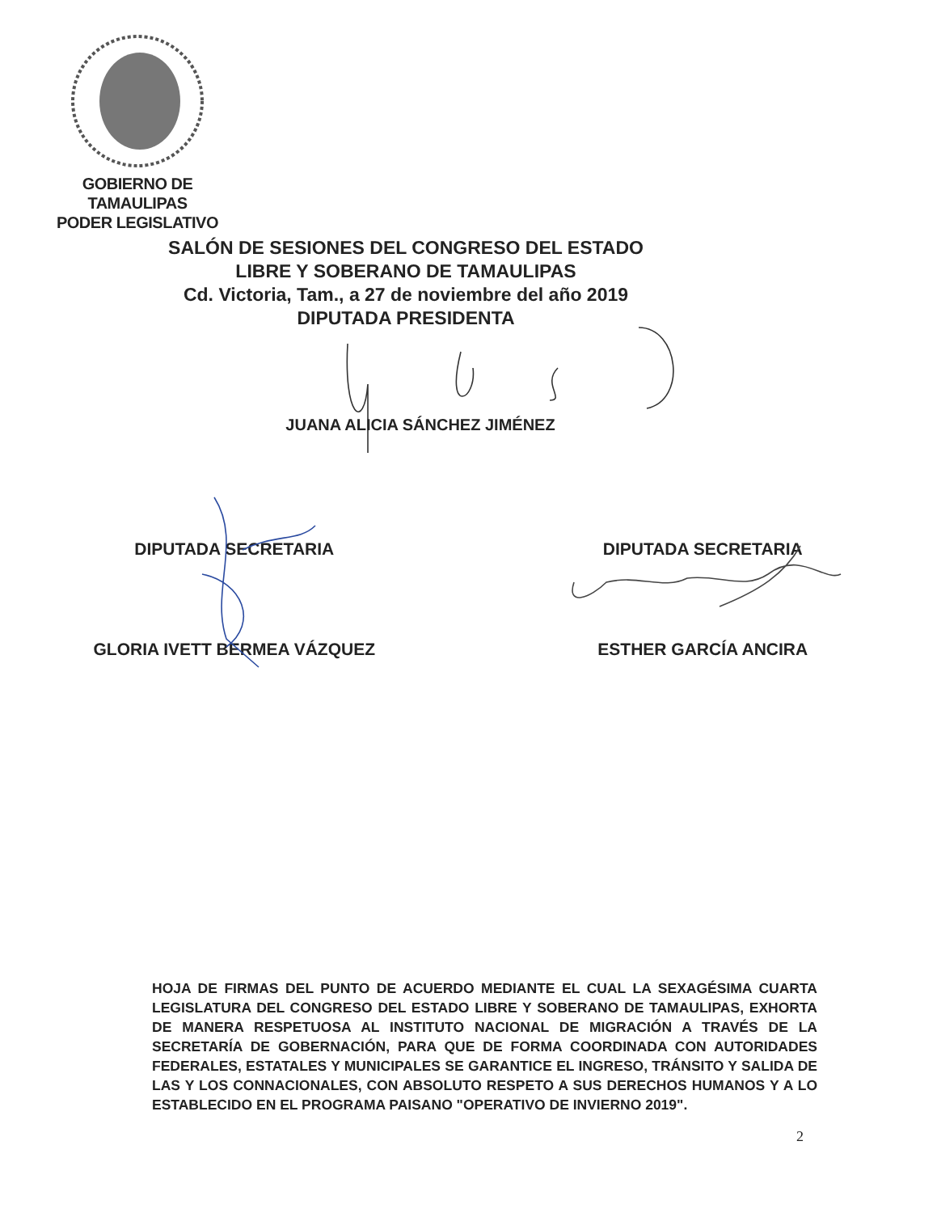GOBIERNO DE TAMAULIPAS
PODER LEGISLATIVO
SALÓN DE SESIONES DEL CONGRESO DEL ESTADO
LIBRE Y SOBERANO DE TAMAULIPAS
Cd. Victoria, Tam., a 27 de noviembre del año 2019
DIPUTADA PRESIDENTA
JUANA ALICIA SÁNCHEZ JIMÉNEZ
DIPUTADA SECRETARIA
GLORIA IVETT BERMEA VÁZQUEZ
DIPUTADA SECRETARIA
ESTHER GARCÍA ANCIRA
HOJA DE FIRMAS DEL PUNTO DE ACUERDO MEDIANTE EL CUAL LA SEXAGÉSIMA CUARTA LEGISLATURA DEL CONGRESO DEL ESTADO LIBRE Y SOBERANO DE TAMAULIPAS, EXHORTA DE MANERA RESPETUOSA AL INSTITUTO NACIONAL DE MIGRACIÓN A TRAVÉS DE LA SECRETARÍA DE GOBERNACIÓN, PARA QUE DE FORMA COORDINADA CON AUTORIDADES FEDERALES, ESTATALES Y MUNICIPALES SE GARANTICE EL INGRESO, TRÁNSITO Y SALIDA DE LAS Y LOS CONNACIONALES, CON ABSOLUTO RESPETO A SUS DERECHOS HUMANOS Y A LO ESTABLECIDO EN EL PROGRAMA PAISANO "OPERATIVO DE INVIERNO 2019".
2